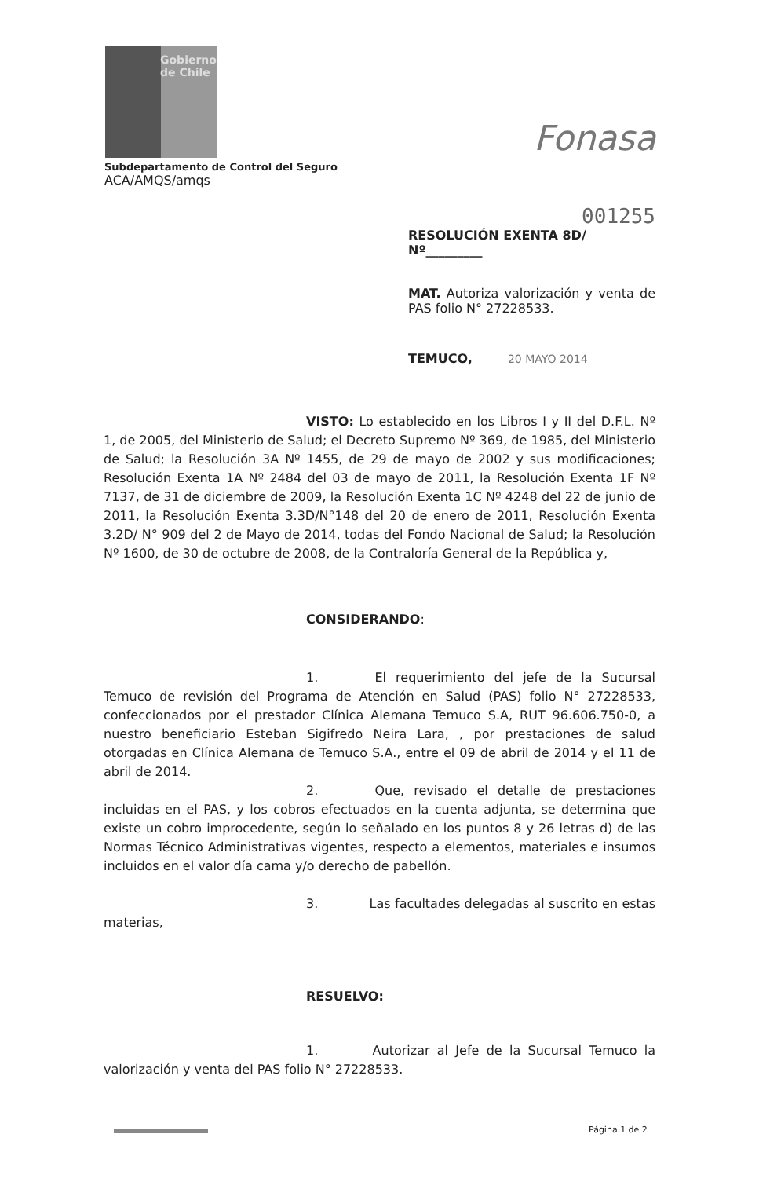Gobierno
de Chile
Fonasa
Subdepartamento de Control del Seguro
ACA/AMQS/amqs
001255
RESOLUCIÓN EXENTA 8D/ Nº_________
MAT. Autoriza valorización y venta de PAS folio N° 27228533.
TEMUCO, 20 MAYO 2014
VISTO: Lo establecido en los Libros I y II del D.F.L. Nº 1, de 2005, del Ministerio de Salud; el Decreto Supremo Nº 369, de 1985, del Ministerio de Salud; la Resolución 3A Nº 1455, de 29 de mayo de 2002 y sus modificaciones; Resolución Exenta 1A Nº 2484 del 03 de mayo de 2011, la Resolución Exenta 1F Nº 7137, de 31 de diciembre de 2009, la Resolución Exenta 1C Nº 4248 del 22 de junio de 2011, la Resolución Exenta 3.3D/N°148 del 20 de enero de 2011, Resolución Exenta 3.2D/ N° 909 del 2 de Mayo de 2014, todas del Fondo Nacional de Salud; la Resolución Nº 1600, de 30 de octubre de 2008, de la Contraloría General de la República y,
CONSIDERANDO:
1. El requerimiento del jefe de la Sucursal Temuco de revisión del Programa de Atención en Salud (PAS) folio N° 27228533, confeccionados por el prestador Clínica Alemana Temuco S.A, RUT 96.606.750-0, a nuestro beneficiario Esteban Sigifredo Neira Lara, , por prestaciones de salud otorgadas en Clínica Alemana de Temuco S.A., entre el 09 de abril de 2014 y el 11 de abril de 2014.
2. Que, revisado el detalle de prestaciones incluidas en el PAS, y los cobros efectuados en la cuenta adjunta, se determina que existe un cobro improcedente, según lo señalado en los puntos 8 y 26 letras d) de las Normas Técnico Administrativas vigentes, respecto a elementos, materiales e insumos incluidos en el valor día cama y/o derecho de pabellón.
3. Las facultades delegadas al suscrito en estas materias,
RESUELVO:
1. Autorizar al Jefe de la Sucursal Temuco la valorización y venta del PAS folio N° 27228533.
Página 1 de 2